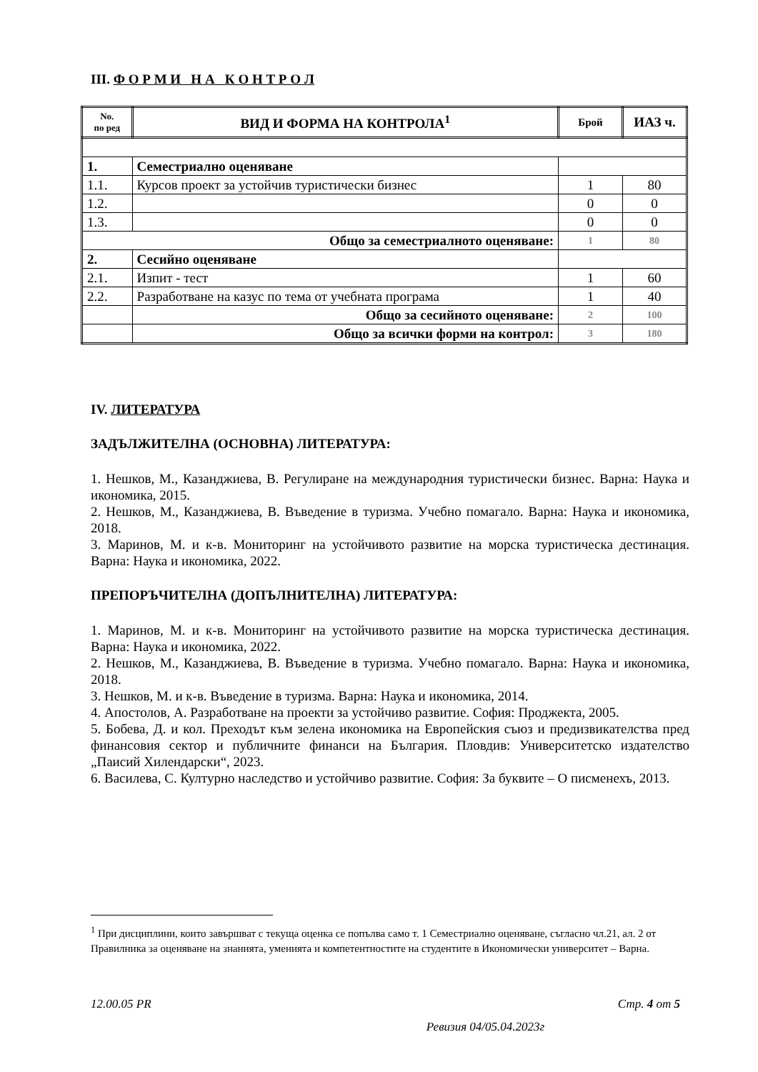III. Ф О Р М И Н А К О Н Т Р О Л
| No. по ред | ВИД И ФОРМА НА КОНТРОЛА<sup>1</sup> | Брой | ИАЗ ч. |
| --- | --- | --- | --- |
| 1. | Семестриално оценяване | | |
| 1.1. | Курсов проект за устойчив туристически бизнес | 1 | 80 |
| 1.2. | | 0 | 0 |
| 1.3. | | 0 | 0 |
| Общо за семестриалното оценяване: | | 1 | 80 |
| 2. | Сесийно оценяване | | |
| 2.1. | Изпит - тест | 1 | 60 |
| 2.2. | Разработване на казус по тема от учебната програма | 1 | 40 |
| | Общо за сесийното оценяване: | 2 | 100 |
| | Общо за всички форми на контрол: | 3 | 180 |
IV. ЛИТЕРАТУРА
ЗАДЪЛЖИТЕЛНА (ОСНОВНА) ЛИТЕРАТУРА:
1. Нешков, М., Казанджиева, В. Регулиране на международния туристически бизнес. Варна: Наука и икономика, 2015.
2. Нешков, М., Казанджиева, В. Въведение в туризма. Учебно помагало. Варна: Наука и икономика, 2018.
3. Маринов, М. и к-в. Мониторинг на устойчивото развитие на морска туристическа дестинация. Варна: Наука и икономика, 2022.
ПРЕПОРЪЧИТЕЛНА (ДОПЪЛНИТЕЛНА) ЛИТЕРАТУРА:
1. Маринов, М. и к-в. Мониторинг на устойчивото развитие на морска туристическа дестинация. Варна: Наука и икономика, 2022.
2. Нешков, М., Казанджиева, В. Въведение в туризма. Учебно помагало. Варна: Наука и икономика, 2018.
3. Нешков, М. и к-в. Въведение в туризма. Варна: Наука и икономика, 2014.
4. Апостолов, А. Разработване на проекти за устойчиво развитие. София: Проджекта, 2005.
5. Бобева, Д. и кол. Преходът към зелена икономика на Европейския съюз и предизвикателства пред финансовия сектор и публичните финанси на България. Пловдив: Университетско издателство „Паисий Хилендарски“, 2023.
6. Василева, С. Културно наследство и устойчиво развитие. София: За буквите – О писменехъ, 2013.
<sup>1</sup> При дисциплини, които завършват с текуща оценка се попълва само т. 1 Семестриално оценяване, съгласно чл.21, ал. 2 от Правилника за оценяване на знанията, уменията и компетентностите на студентите в Икономически университет – Варна.
12.00.05 PR Стр. 4 от 5
Ревизия 04/05.04.2023г